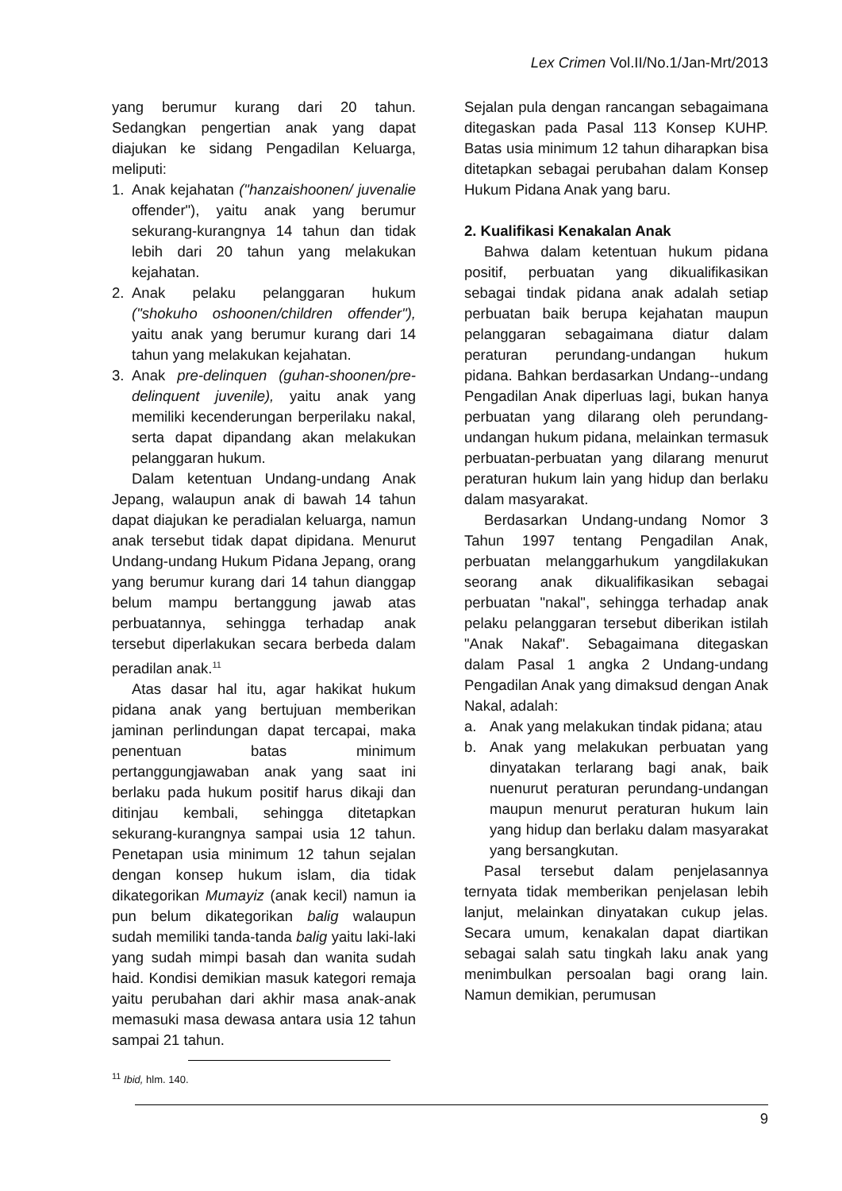Lex Crimen Vol.II/No.1/Jan-Mrt/2013
yang berumur kurang dari 20 tahun. Sedangkan pengertian anak yang dapat diajukan ke sidang Pengadilan Keluarga, meliputi:
1. Anak kejahatan ("hanzaishoonen/ juvenalie offender"), yaitu anak yang berumur sekurang-kurangnya 14 tahun dan tidak lebih dari 20 tahun yang melakukan kejahatan.
2. Anak pelaku pelanggaran hukum ("shokuho oshoonen/children offender"), yaitu anak yang berumur kurang dari 14 tahun yang melakukan kejahatan.
3. Anak pre-delinquen (guhan-shoonen/pre-delinquent juvenile), yaitu anak yang memiliki kecenderungan berperilaku nakal, serta dapat dipandang akan melakukan pelanggaran hukum.
Dalam ketentuan Undang-undang Anak Jepang, walaupun anak di bawah 14 tahun dapat diajukan ke peradialan keluarga, namun anak tersebut tidak dapat dipidana. Menurut Undang-undang Hukum Pidana Jepang, orang yang berumur kurang dari 14 tahun dianggap belum mampu bertanggung jawab atas perbuatannya, sehingga terhadap anak tersebut diperlakukan secara berbeda dalam peradilan anak.<sup>11</sup>
Atas dasar hal itu, agar hakikat hukum pidana anak yang bertujuan memberikan jaminan perlindungan dapat tercapai, maka penentuan batas minimum pertanggungjawaban anak yang saat ini berlaku pada hukum positif harus dikaji dan ditinjau kembali, sehingga ditetapkan sekurang-kurangnya sampai usia 12 tahun. Penetapan usia minimum 12 tahun sejalan dengan konsep hukum islam, dia tidak dikategorikan Mumayiz (anak kecil) namun ia pun belum dikategorikan balig walaupun sudah memiliki tanda-tanda balig yaitu laki-laki yang sudah mimpi basah dan wanita sudah haid. Kondisi demikian masuk kategori remaja yaitu perubahan dari akhir masa anak-anak memasuki masa dewasa antara usia 12 tahun sampai 21 tahun.
<sup>11</sup> Ibid, hlm. 140.
Sejalan pula dengan rancangan sebagaimana ditegaskan pada Pasal 113 Konsep KUHP. Batas usia minimum 12 tahun diharapkan bisa ditetapkan sebagai perubahan dalam Konsep Hukum Pidana Anak yang baru.
2. Kualifikasi Kenakalan Anak
Bahwa dalam ketentuan hukum pidana positif, perbuatan yang dikualifikasikan sebagai tindak pidana anak adalah setiap perbuatan baik berupa kejahatan maupun pelanggaran sebagaimana diatur dalam peraturan perundang-undangan hukum pidana. Bahkan berdasarkan Undang--undang Pengadilan Anak diperluas lagi, bukan hanya perbuatan yang dilarang oleh perundang-undangan hukum pidana, melainkan termasuk perbuatan-perbuatan yang dilarang menurut peraturan hukum lain yang hidup dan berlaku dalam masyarakat.
Berdasarkan Undang-undang Nomor 3 Tahun 1997 tentang Pengadilan Anak, perbuatan melanggarhukum yangdilakukan seorang anak dikualifikasikan sebagai perbuatan "nakal", sehingga terhadap anak pelaku pelanggaran tersebut diberikan istilah "Anak Nakaf". Sebagaimana ditegaskan dalam Pasal 1 angka 2 Undang-undang Pengadilan Anak yang dimaksud dengan Anak Nakal, adalah:
a. Anak yang melakukan tindak pidana; atau
b. Anak yang melakukan perbuatan yang dinyatakan terlarang bagi anak, baik nuenurut peraturan perundang-undangan maupun menurut peraturan hukum lain yang hidup dan berlaku dalam masyarakat yang bersangkutan.
Pasal tersebut dalam penjelasannya ternyata tidak memberikan penjelasan lebih lanjut, melainkan dinyatakan cukup jelas. Secara umum, kenakalan dapat diartikan sebagai salah satu tingkah laku anak yang menimbulkan persoalan bagi orang lain. Namun demikian, perumusan
9